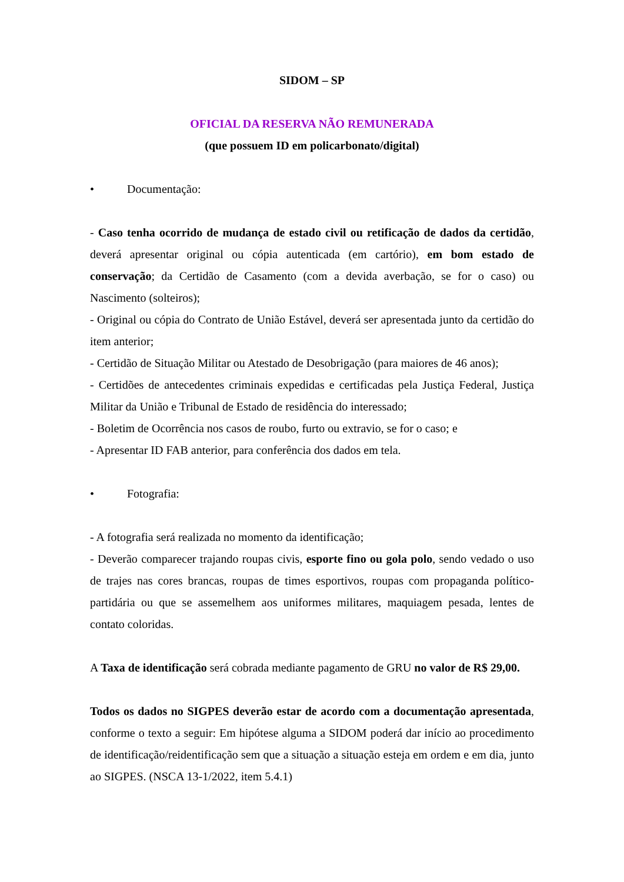SIDOM – SP
OFICIAL DA RESERVA NÃO REMUNERADA
(que possuem ID em policarbonato/digital)
• Documentação:
- Caso tenha ocorrido de mudança de estado civil ou retificação de dados da certidão, deverá apresentar original ou cópia autenticada (em cartório), em bom estado de conservação; da Certidão de Casamento (com a devida averbação, se for o caso) ou Nascimento (solteiros);
- Original ou cópia do Contrato de União Estável, deverá ser apresentada junto da certidão do item anterior;
- Certidão de Situação Militar ou Atestado de Desobrigação (para maiores de 46 anos);
- Certidões de antecedentes criminais expedidas e certificadas pela Justiça Federal, Justiça Militar da União e Tribunal de Estado de residência do interessado;
- Boletim de Ocorrência nos casos de roubo, furto ou extravio, se for o caso; e
- Apresentar ID FAB anterior, para conferência dos dados em tela.
• Fotografia:
- A fotografia será realizada no momento da identificação;
- Deverão comparecer trajando roupas civis, esporte fino ou gola polo, sendo vedado o uso de trajes nas cores brancas, roupas de times esportivos, roupas com propaganda político-partidária ou que se assemelhem aos uniformes militares, maquiagem pesada, lentes de contato coloridas.
A Taxa de identificação será cobrada mediante pagamento de GRU no valor de R$ 29,00.
Todos os dados no SIGPES deverão estar de acordo com a documentação apresentada, conforme o texto a seguir: Em hipótese alguma a SIDOM poderá dar início ao procedimento de identificação/reidentificação sem que a situação a situação esteja em ordem e em dia, junto ao SIGPES. (NSCA 13-1/2022, item 5.4.1)